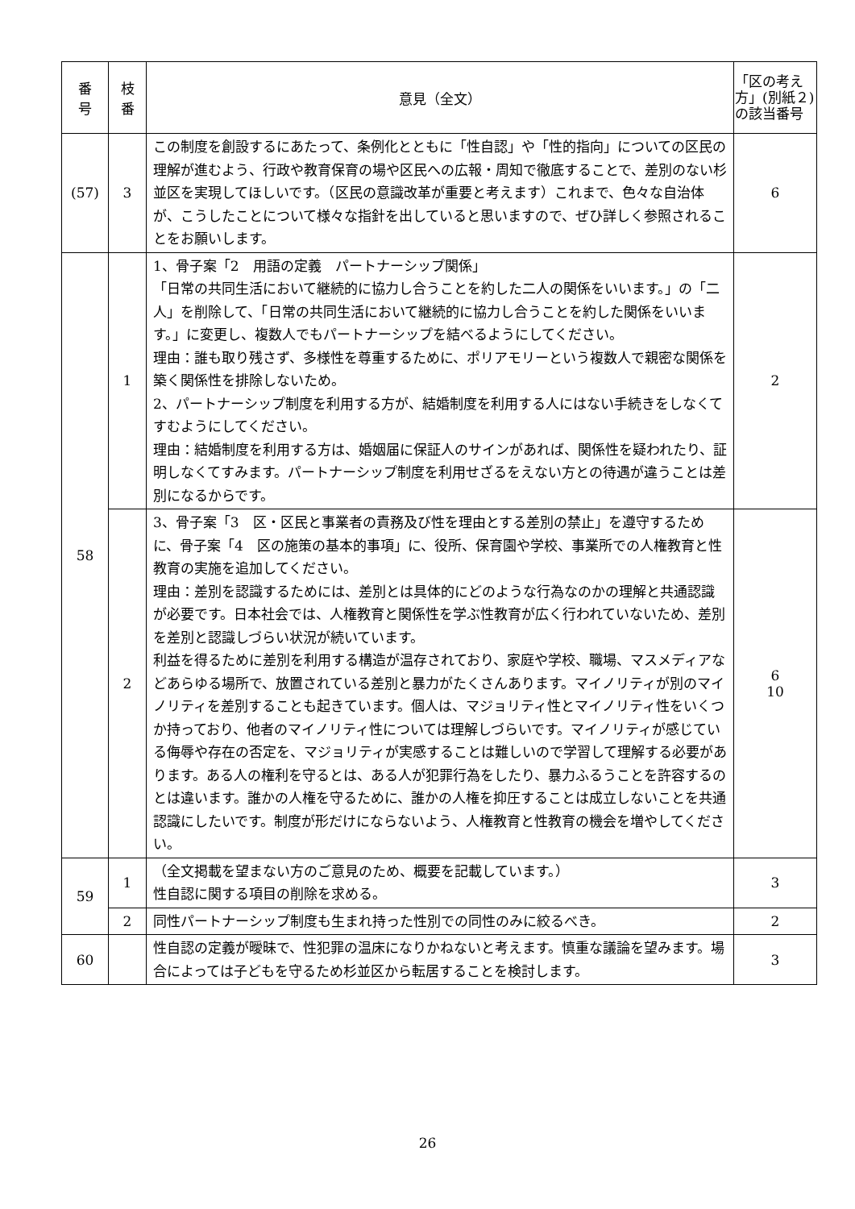| 番 号 | 枝 番 | 意見（全文） | 「区の考え方」(別紙２)の該当番号 |
| --- | --- | --- | --- |
| (57) | 3 | この制度を創設するにあたって、条例化とともに「性自認」や「性的指向」についての区民の理解が進むよう、行政や教育保育の場や区民への広報・周知で徹底することで、差別のない杉並区を実現してほしいです。（区民の意識改革が重要と考えます）これまで、色々な自治体が、こうしたことについて様々な指針を出していると思いますので、ぜひ詳しく参照されることをお願いします。 | 6 |
| 58 | 1 | 1、骨子案「2 用語の定義 パートナーシップ関係」 「日常の共同生活において継続的に協力し合うことを約した二人の関係をいいます。」の「二人」を削除して、「日常の共同生活において継続的に協力し合うことを約した関係をいいます。」に変更し、複数人でもパートナーシップを結べるようにしてください。 理由：誰も取り残さず、多様性を尊重するために、ポリアモリーという複数人で親密な関係を築く関係性を排除しないため。 2、パートナーシップ制度を利用する方が、結婚制度を利用する人にはない手続きをしなくてすむようにしてください。 理由：結婚制度を利用する方は、婚姻届に保証人のサインがあれば、関係性を疑われたり、証明しなくてすみます。パートナーシップ制度を利用せざるをえない方との待遇が違うことは差別になるからです。 | 2 |
| | 2 | 3、骨子案「3 区・区民と事業者の責務及び性を理由とする差別の禁止」を遵守するために、骨子案「4 区の施策の基本的事項」に、役所、保育園や学校、事業所での人権教育と性教育の実施を追加してください。 理由：差別を認識するためには、差別とは具体的にどのような行為なのかの理解と共通認識が必要です。日本社会では、人権教育と関係性を学ぶ性教育が広く行われていないため、差別を差別と認識しづらい状況が続いています。 利益を得るために差別を利用する構造が温存されており、家庭や学校、職場、マスメディアなどあらゆる場所で、放置されている差別と暴力がたくさんあります。マイノリティが別のマイノリティを差別することも起きています。個人は、マジョリティ性とマイノリティ性をいくつか持っており、他者のマイノリティ性については理解しづらいです。マイノリティが感じている侮辱や存在の否定を、マジョリティが実感することは難しいので学習して理解する必要があります。ある人の権利を守るとは、ある人が犯罪行為をしたり、暴力ふるうことを許容するのとは違います。誰かの人権を守るために、誰かの人権を抑圧することは成立しないことを共通認識にしたいです。制度が形だけにならないよう、人権教育と性教育の機会を増やしてください。 | 6 10 |
| 59 | 1 | （全文掲載を望まない方のご意見のため、概要を記載しています。） 性自認に関する項目の削除を求める。 | 3 |
| | 2 | 同性パートナーシップ制度も生まれ持った性別での同性のみに絞るべき。 | 2 |
| 60 | | 性自認の定義が曖昧で、性犯罪の温床になりかねないと考えます。慎重な議論を望みます。場合によっては子どもを守るため杉並区から転居することを検討します。 | 3 |
26